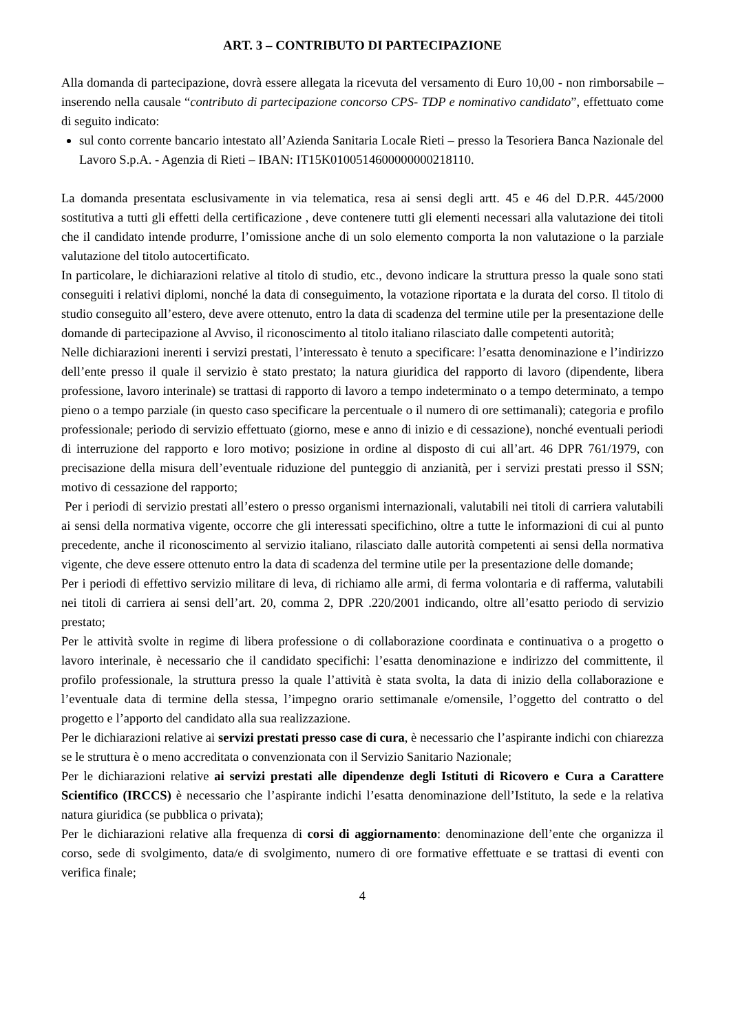ART. 3 – CONTRIBUTO DI PARTECIPAZIONE
Alla domanda di partecipazione, dovrà essere allegata la ricevuta del versamento di Euro 10,00 - non rimborsabile – inserendo nella causale “contributo di partecipazione concorso CPS- TDP e nominativo candidato”, effettuato come di seguito indicato:
sul conto corrente bancario intestato all’Azienda Sanitaria Locale Rieti – presso la Tesoriera Banca Nazionale del Lavoro S.p.A. - Agenzia di Rieti – IBAN: IT15K0100514600000000218110.
La domanda presentata esclusivamente in via telematica, resa ai sensi degli artt. 45 e 46 del D.P.R. 445/2000 sostitutiva a tutti gli effetti della certificazione , deve contenere tutti gli elementi necessari alla valutazione dei titoli che il candidato intende produrre, l’omissione anche di un solo elemento comporta la non valutazione o la parziale valutazione del titolo autocertificato.
In particolare, le dichiarazioni relative al titolo di studio, etc., devono indicare la struttura presso la quale sono stati conseguiti i relativi diplomi, nonché la data di conseguimento, la votazione riportata e la durata del corso. Il titolo di studio conseguito all’estero, deve avere ottenuto, entro la data di scadenza del termine utile per la presentazione delle domande di partecipazione al Avviso, il riconoscimento al titolo italiano rilasciato dalle competenti autorità;
Nelle dichiarazioni inerenti i servizi prestati, l’interessato è tenuto a specificare: l’esatta denominazione e l’indirizzo dell’ente presso il quale il servizio è stato prestato; la natura giuridica del rapporto di lavoro (dipendente, libera professione, lavoro interinale) se trattasi di rapporto di lavoro a tempo indeterminato o a tempo determinato, a tempo pieno o a tempo parziale (in questo caso specificare la percentuale o il numero di ore settimanali); categoria e profilo professionale; periodo di servizio effettuato (giorno, mese e anno di inizio e di cessazione), nonché eventuali periodi di interruzione del rapporto e loro motivo; posizione in ordine al disposto di cui all’art. 46 DPR 761/1979, con precisazione della misura dell’eventuale riduzione del punteggio di anzianità, per i servizi prestati presso il SSN; motivo di cessazione del rapporto;
Per i periodi di servizio prestati all’estero o presso organismi internazionali, valutabili nei titoli di carriera valutabili ai sensi della normativa vigente, occorre che gli interessati specifichino, oltre a tutte le informazioni di cui al punto precedente, anche il riconoscimento al servizio italiano, rilasciato dalle autorità competenti ai sensi della normativa vigente, che deve essere ottenuto entro la data di scadenza del termine utile per la presentazione delle domande;
Per i periodi di effettivo servizio militare di leva, di richiamo alle armi, di ferma volontaria e di rafferma, valutabili nei titoli di carriera ai sensi dell’art. 20, comma 2, DPR .220/2001 indicando, oltre all’esatto periodo di servizio prestato;
Per le attività svolte in regime di libera professione o di collaborazione coordinata e continuativa o a progetto o lavoro interinale, è necessario che il candidato specifichi: l’esatta denominazione e indirizzo del committente, il profilo professionale, la struttura presso la quale l’attività è stata svolta, la data di inizio della collaborazione e l’eventuale data di termine della stessa, l’impegno orario settimanale e/omensile, l’oggetto del contratto o del progetto e l’apporto del candidato alla sua realizzazione.
Per le dichiarazioni relative ai servizi prestati presso case di cura, è necessario che l’aspirante indichi con chiarezza se le struttura è o meno accreditata o convenzionata con il Servizio Sanitario Nazionale;
Per le dichiarazioni relative ai servizi prestati alle dipendenze degli Istituti di Ricovero e Cura a Carattere Scientifico (IRCCS) è necessario che l’aspirante indichi l’esatta denominazione dell’Istituto, la sede e la relativa natura giuridica (se pubblica o privata);
Per le dichiarazioni relative alla frequenza di corsi di aggiornamento: denominazione dell’ente che organizza il corso, sede di svolgimento, data/e di svolgimento, numero di ore formative effettuate e se trattasi di eventi con verifica finale;
4